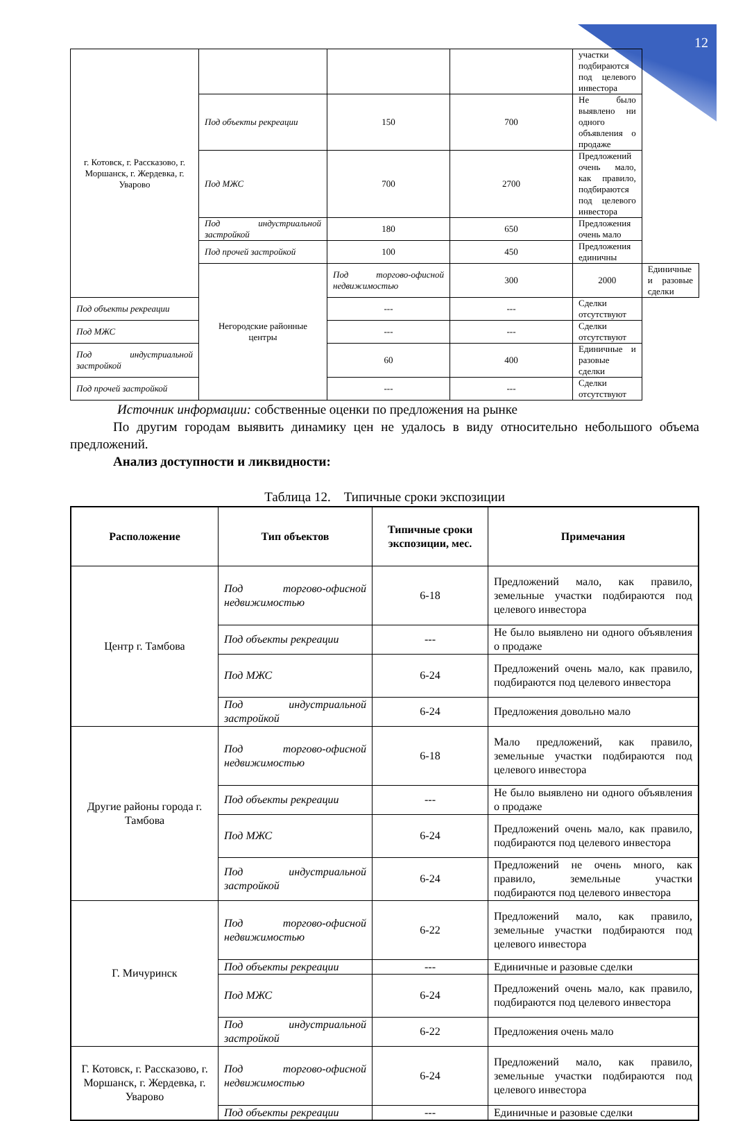12
| г. Котовск, г. Рассказово, г. Моршанск, г. Жердевка, г. Уварово | | | | участки подбираются под целевого инвестора | |
| | Под объекты рекреации | 150 | 700 | Не было выявлено ни одного объявления о продаже | |
| | Под МЖС | 700 | 2700 | Предложений очень мало, как правило, подбираются под целевого инвестора | |
| | Под индустриальной застройкой | 180 | 650 | Предложения очень мало | |
| | Под прочей застройкой | 100 | 450 | Предложения единичны | |
| | Негородские районные центры | Под торгово-офисной недвижимостью | 300 | 2000 | Единичные и разовые сделки |
| Под объекты рекреации | | --- | --- | Сделки отсутствуют | |
| Под МЖС | | --- | --- | Сделки отсутствуют | |
| Под индустриальной застройкой | | 60 | 400 | Единичные и разовые сделки | |
| Под прочей застройкой | | --- | --- | Сделки отсутствуют | |
Источник информации: собственные оценки по предложения на рынке
По другим городам выявить динамику цен не удалось в виду относительно небольшого объема предложений.
Анализ доступности и ликвидности:
Таблица 12. Типичные сроки экспозиции
| Расположение | Тип объектов | Типичные сроки экспозиции, мес. | Примечания |
| --- | --- | --- | --- |
| Центр г. Тамбова | Под торгово-офисной недвижимостью | 6-18 | Предложений мало, как правило, земельные участки подбираются под целевого инвестора |
| | Под объекты рекреации | --- | Не было выявлено ни одного объявления о продаже |
| | Под МЖС | 6-24 | Предложений очень мало, как правило, подбираются под целевого инвестора |
| | Под индустриальной застройкой | 6-24 | Предложения довольно мало |
| Другие районы города г. Тамбова | Под торгово-офисной недвижимостью | 6-18 | Мало предложений, как правило, земельные участки подбираются под целевого инвестора |
| | Под объекты рекреации | --- | Не было выявлено ни одного объявления о продаже |
| | Под МЖС | 6-24 | Предложений очень мало, как правило, подбираются под целевого инвестора |
| | Под индустриальной застройкой | 6-24 | Предложений не очень много, как правило, земельные участки подбираются под целевого инвестора |
| Г. Мичуринск | Под торгово-офисной недвижимостью | 6-22 | Предложений мало, как правило, земельные участки подбираются под целевого инвестора |
| | Под объекты рекреации | --- | Единичные и разовые сделки |
| | Под МЖС | 6-24 | Предложений очень мало, как правило, подбираются под целевого инвестора |
| | Под индустриальной застройкой | 6-22 | Предложения очень мало |
| Г. Котовск, г. Рассказово, г. Моршанск, г. Жердевка, г. Уварово | Под торгово-офисной недвижимостью | 6-24 | Предложений мало, как правило, земельные участки подбираются под целевого инвестора |
| | Под объекты рекреации | --- | Единичные и разовые сделки |